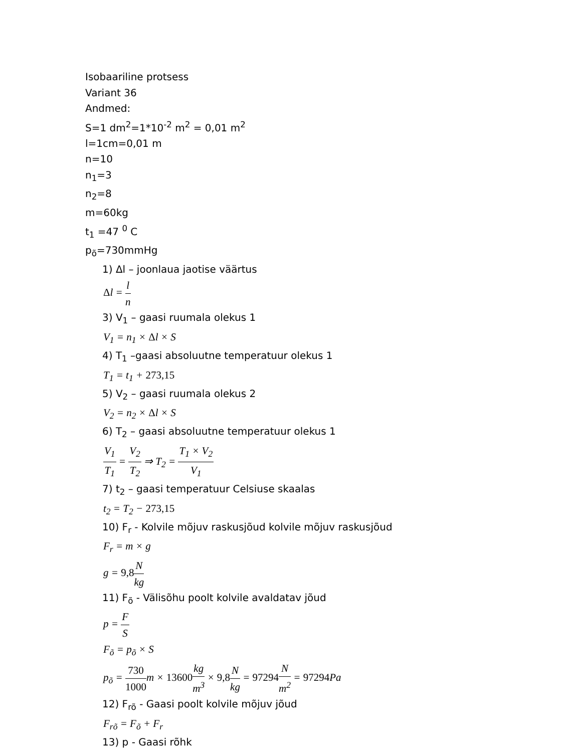Isobaariline protsess
Variant 36
Andmed:
S=1 dm<sup>2</sup>=1*10<sup>-2</sup> m<sup>2</sup> = 0,01 m<sup>2</sup>
l=1cm=0,01 m
n=10
n<sub>1</sub>=3
n<sub>2</sub>=8
m=60kg
t<sub>1</sub> =47 <sup>0</sup> C
p<sub>õ</sub>=730mmHg
1) Δl – joonlaua jaotise väärtus
Δl = l n
3) V<sub>1</sub> – gaasi ruumala olekus 1
V<sub>1</sub> = n<sub>1</sub> × Δl × S
4) T<sub>1</sub> –gaasi absoluutne temperatuur olekus 1
T<sub>1</sub> = t<sub>1</sub> + 273,15
5) V<sub>2</sub> – gaasi ruumala olekus 2
V<sub>2</sub> = n<sub>2</sub> × Δl × S
6) T<sub>2</sub> – gaasi absoluutne temperatuur olekus 1
V<sub>1</sub> T<sub>1</sub> = V<sub>2</sub> T<sub>2</sub> ⇒ T<sub>2</sub> = T<sub>1</sub> × V<sub>2</sub> V<sub>1</sub>
7) t<sub>2</sub> – gaasi temperatuur Celsiuse skaalas
t<sub>2</sub> = T<sub>2</sub> − 273,15
10) F<sub>r</sub> - Kolvile mõjuv raskusjõud kolvile mõjuv raskusjõud
F<sub>r</sub> = m × g
g = 9,8 N kg
11) F<sub>õ</sub> - Välisõhu poolt kolvile avaldatav jõud
p = F S
F<sub>õ</sub> = p<sub>õ</sub> × S
p<sub>õ</sub> = 730 1000m × 13600 kg m<sup>3</sup> × 9,8 N kg = 97294 N m<sup>2</sup> = 97294 Pa
12) F<sub>rõ</sub> - Gaasi poolt kolvile mõjuv jõud
F<sub>rõ</sub> = F<sub>õ</sub> + F<sub>r</sub>
13) p - Gaasi rõhk